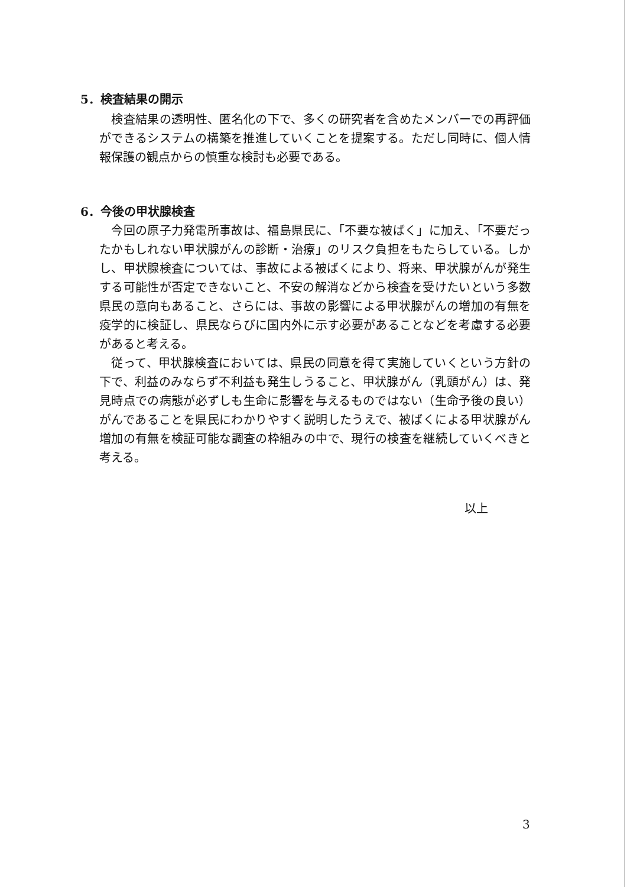5．検査結果の開示
　検査結果の透明性、匿名化の下で、多くの研究者を含めたメンバーでの再評価ができるシステムの構築を推進していくことを提案する。ただし同時に、個人情報保護の観点からの慎重な検討も必要である。
6．今後の甲状腺検査
　今回の原子力発電所事故は、福島県民に、「不要な被ばく」に加え、「不要だったかもしれない甲状腺がんの診断・治療」のリスク負担をもたらしている。しかし、甲状腺検査については、事故による被ばくにより、将来、甲状腺がんが発生する可能性が否定できないこと、不安の解消などから検査を受けたいという多数県民の意向もあること、さらには、事故の影響による甲状腺がんの増加の有無を疫学的に検証し、県民ならびに国内外に示す必要があることなどを考慮する必要があると考える。
　従って、甲状腺検査においては、県民の同意を得て実施していくという方針の下で、利益のみならず不利益も発生しうること、甲状腺がん（乳頭がん）は、発見時点での病態が必ずしも生命に影響を与えるものではない（生命予後の良い）がんであることを県民にわかりやすく説明したうえで、被ばくによる甲状腺がん増加の有無を検証可能な調査の枠組みの中で、現行の検査を継続していくべきと考える。
以上
3